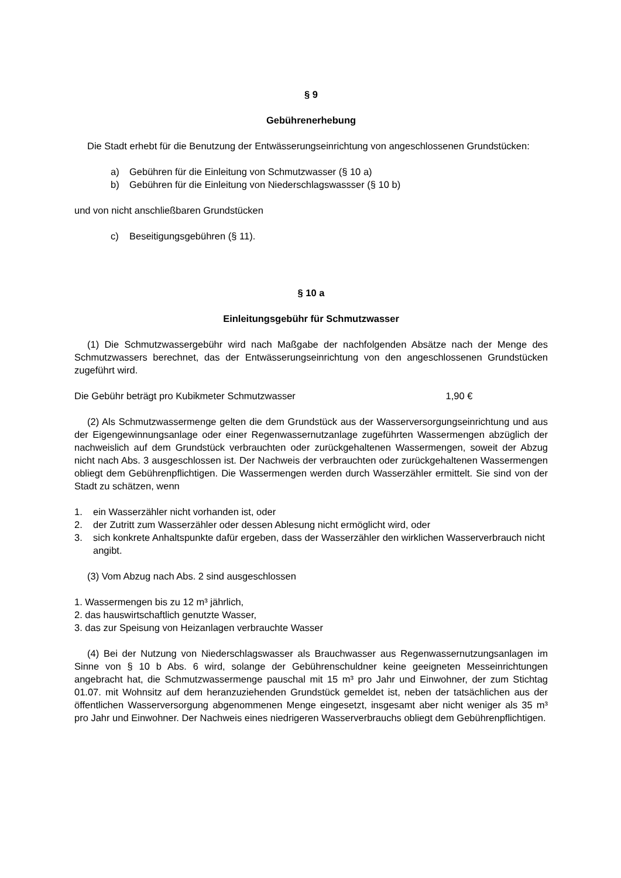§ 9
Gebührenerhebung
Die Stadt erhebt für die Benutzung der Entwässerungseinrichtung von angeschlossenen Grundstücken:
a) Gebühren für die Einleitung von Schmutzwasser (§ 10 a)
b) Gebühren für die Einleitung von Niederschlagswassser (§ 10 b)
und von nicht anschließbaren Grundstücken
c) Beseitigungsgebühren (§ 11).
§ 10 a
Einleitungsgebühr für Schmutzwasser
(1) Die Schmutzwassergebühr wird nach Maßgabe der nachfolgenden Absätze nach der Menge des Schmutzwassers berechnet, das der Entwässerungseinrichtung von den angeschlossenen Grundstücken zugeführt wird.
Die Gebühr beträgt pro Kubikmeter Schmutzwasser 1,90 €
(2) Als Schmutzwassermenge gelten die dem Grundstück aus der Wasserversorgungseinrichtung und aus der Eigengewinnungsanlage oder einer Regenwassernutzanlage zugeführten Wassermengen abzüglich der nachweislich auf dem Grundstück verbrauchten oder zurückgehaltenen Wassermengen, soweit der Abzug nicht nach Abs. 3 ausgeschlossen ist. Der Nachweis der verbrauchten oder zurückgehaltenen Wassermengen obliegt dem Gebührenpflichtigen. Die Wassermengen werden durch Wasserzähler ermittelt. Sie sind von der Stadt zu schätzen, wenn
1. ein Wasserzähler nicht vorhanden ist, oder
2. der Zutritt zum Wasserzähler oder dessen Ablesung nicht ermöglicht wird, oder
3. sich konkrete Anhaltspunkte dafür ergeben, dass der Wasserzähler den wirklichen Wasserverbrauch nicht angibt.
(3) Vom Abzug nach Abs. 2 sind ausgeschlossen
1. Wassermengen bis zu 12 m³ jährlich,
2. das hauswirtschaftlich genutzte Wasser,
3. das zur Speisung von Heizanlagen verbrauchte Wasser
(4) Bei der Nutzung von Niederschlagswasser als Brauchwasser aus Regenwassernutzungsanlagen im Sinne von § 10 b Abs. 6 wird, solange der Gebührenschuldner keine geeigneten Messeinrichtungen angebracht hat, die Schmutzwassermenge pauschal mit 15 m³ pro Jahr und Einwohner, der zum Stichtag 01.07. mit Wohnsitz auf dem heranzuziehenden Grundstück gemeldet ist, neben der tatsächlichen aus der öffentlichen Wasserversorgung abgenommenen Menge eingesetzt, insgesamt aber nicht weniger als 35 m³ pro Jahr und Einwohner. Der Nachweis eines niedrigeren Wasserverbrauchs obliegt dem Gebührenpflichtigen.